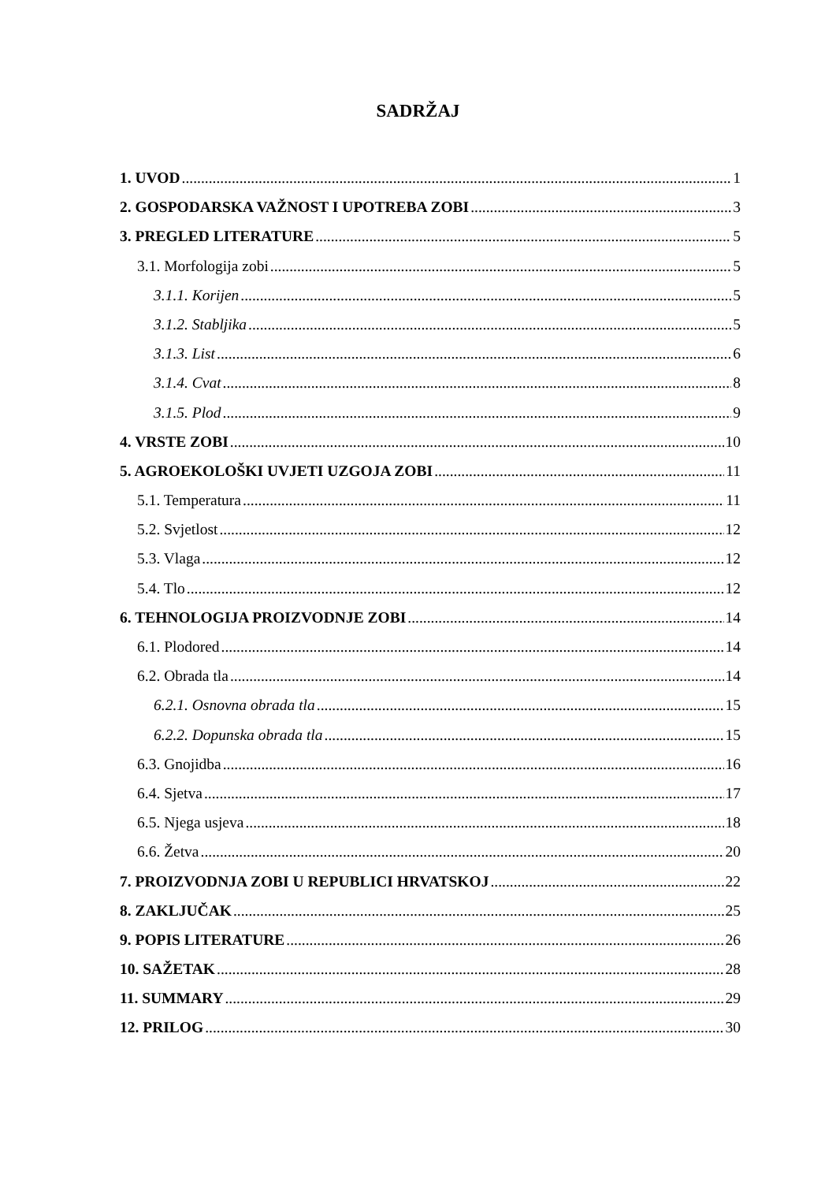SADRŽAJ
1. UVOD 1
2. GOSPODARSKA VAŽNOST I UPOTREBA ZOBI 3
3. PREGLED LITERATURE 5
3.1. Morfologija zobi 5
3.1.1. Korijen 5
3.1.2. Stabljika 5
3.1.3. List 6
3.1.4. Cvat 8
3.1.5. Plod 9
4. VRSTE ZOBI 10
5. AGROEKOLOŠKI UVJETI UZGOJA ZOBI 11
5.1. Temperatura 11
5.2. Svjetlost 12
5.3. Vlaga 12
5.4. Tlo 12
6. TEHNOLOGIJA PROIZVODNJE ZOBI 14
6.1. Plodored 14
6.2. Obrada tla 14
6.2.1. Osnovna obrada tla 15
6.2.2. Dopunska obrada tla 15
6.3. Gnojidba 16
6.4. Sjetva 17
6.5. Njega usjeva 18
6.6. Žetva 20
7. PROIZVODNJA ZOBI U REPUBLICI HRVATSKOJ 22
8. ZAKLJUČAK 25
9. POPIS LITERATURE 26
10. SAŽETAK 28
11. SUMMARY 29
12. PRILOG 30